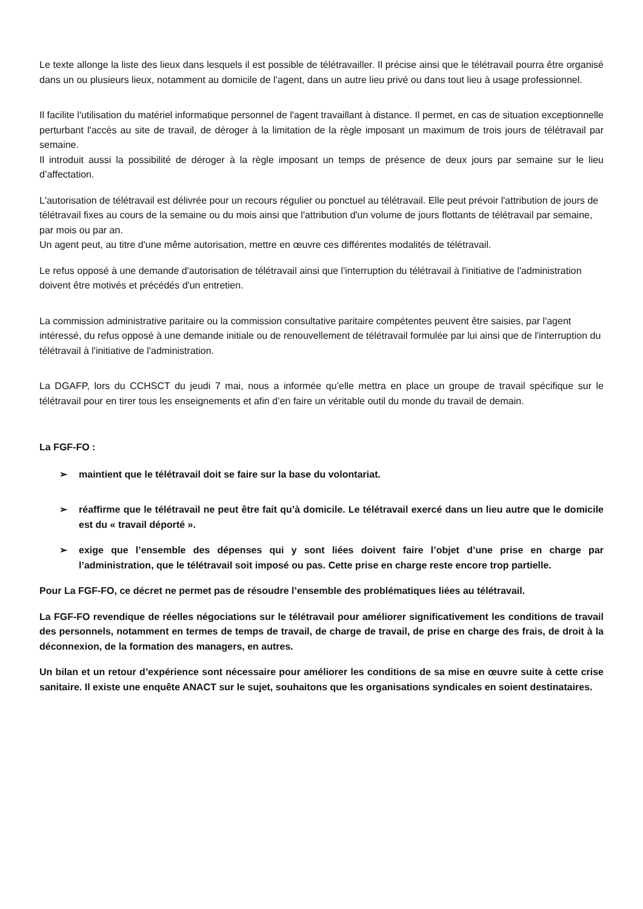Le texte allonge la liste des lieux dans lesquels il est possible de télétravailler. Il précise ainsi que le télétravail pourra être organisé dans un ou plusieurs lieux, notamment au domicile de l’agent, dans un autre lieu privé ou dans tout lieu à usage professionnel.
Il facilite l'utilisation du matériel informatique personnel de l'agent travaillant à distance. Il permet, en cas de situation exceptionnelle perturbant l'accès au site de travail, de déroger à la limitation de la règle imposant un maximum de trois jours de télétravail par semaine.
Il introduit aussi la possibilité de déroger à la règle imposant un temps de présence de deux jours par semaine sur le lieu d’affectation.
L'autorisation de télétravail est délivrée pour un recours régulier ou ponctuel au télétravail. Elle peut prévoir l'attribution de jours de télétravail fixes au cours de la semaine ou du mois ainsi que l'attribution d'un volume de jours flottants de télétravail par semaine, par mois ou par an.
Un agent peut, au titre d'une même autorisation, mettre en œuvre ces différentes modalités de télétravail.
Le refus opposé à une demande d'autorisation de télétravail ainsi que l'interruption du télétravail à l'initiative de l'administration doivent être motivés et précédés d'un entretien.
La commission administrative paritaire ou la commission consultative paritaire compétentes peuvent être saisies, par l'agent intéressé, du refus opposé à une demande initiale ou de renouvellement de télétravail formulée par lui ainsi que de l'interruption du télétravail à l'initiative de l'administration.
La DGAFP, lors du CCHSCT du jeudi 7 mai, nous a informée qu’elle mettra en place un groupe de travail spécifique sur le télétravail pour en tirer tous les enseignements et afin d’en faire un véritable outil du monde du travail de demain.
La FGF-FO :
➢ maintient que le télétravail doit se faire sur la base du volontariat.
➢ réaffirme que le télétravail ne peut être fait qu’à domicile. Le télétravail exercé dans un lieu autre que le domicile est du « travail déporté ».
➢ exige que l’ensemble des dépenses qui y sont liées doivent faire l’objet d’une prise en charge par l’administration, que le télétravail soit imposé ou pas. Cette prise en charge reste encore trop partielle.
Pour La FGF-FO, ce décret ne permet pas de résoudre l’ensemble des problématiques liées au télétravail.
La FGF-FO revendique de réelles négociations sur le télétravail pour améliorer significativement les conditions de travail des personnels, notamment en termes de temps de travail, de charge de travail, de prise en charge des frais, de droit à la déconnexion, de la formation des managers, en autres.
Un bilan et un retour d’expérience sont nécessaire pour améliorer les conditions de sa mise en œuvre suite à cette crise sanitaire. Il existe une enquête ANACT sur le sujet, souhaitons que les organisations syndicales en soient destinataires.